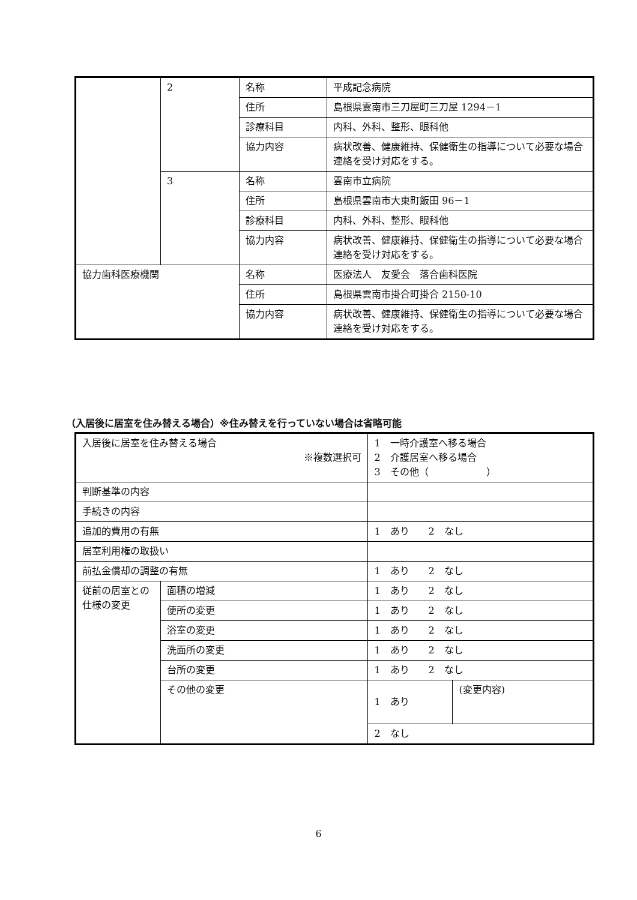| | 2 | 名称 | 平成記念病院 |
| | | 住所 | 島根県雲南市三刀屋町三刀屋 1294－1 |
| | | 診療科目 | 内科、外科、整形、眼科他 |
| | | 協力内容 | 病状改善、健康維持、保健衛生の指導について必要な場合連絡を受け対応をする。 |
| | 3 | 名称 | 雲南市立病院 |
| | | 住所 | 島根県雲南市大東町飯田 96－1 |
| | | 診療科目 | 内科、外科、整形、眼科他 |
| | | 協力内容 | 病状改善、健康維持、保健衛生の指導について必要な場合連絡を受け対応をする。 |
| 協力歯科医療機関 | | 名称 | 医療法人 友愛会 落合歯科医院 |
| | | 住所 | 島根県雲南市掛合町掛合 2150-10 |
| | | 協力内容 | 病状改善、健康維持、保健衛生の指導について必要な場合連絡を受け対応をする。 |
（入居後に居室を住み替える場合）※住み替えを行っていない場合は省略可能
| 入居後に居室を住み替える場合 ※複数選択可 | | 1 一時介護室へ移る場合 2 介護居室へ移る場合 3 その他（ ） | |
| 判断基準の内容 | | | |
| 手続きの内容 | | | |
| 追加的費用の有無 | | 1 あり 2 なし | |
| 居室利用権の取扱い | | | |
| 前払金償却の調整の有無 | | 1 あり 2 なし | |
| 従前の居室との仕様の変更 | 面積の増減 | 1 あり 2 なし | |
| | 便所の変更 | 1 あり 2 なし | |
| | 浴室の変更 | 1 あり 2 なし | |
| | 洗面所の変更 | 1 あり 2 なし | |
| | 台所の変更 | 1 あり 2 なし | |
| | その他の変更 | 1 あり | (変更内容) |
| | | 2 なし | |
6